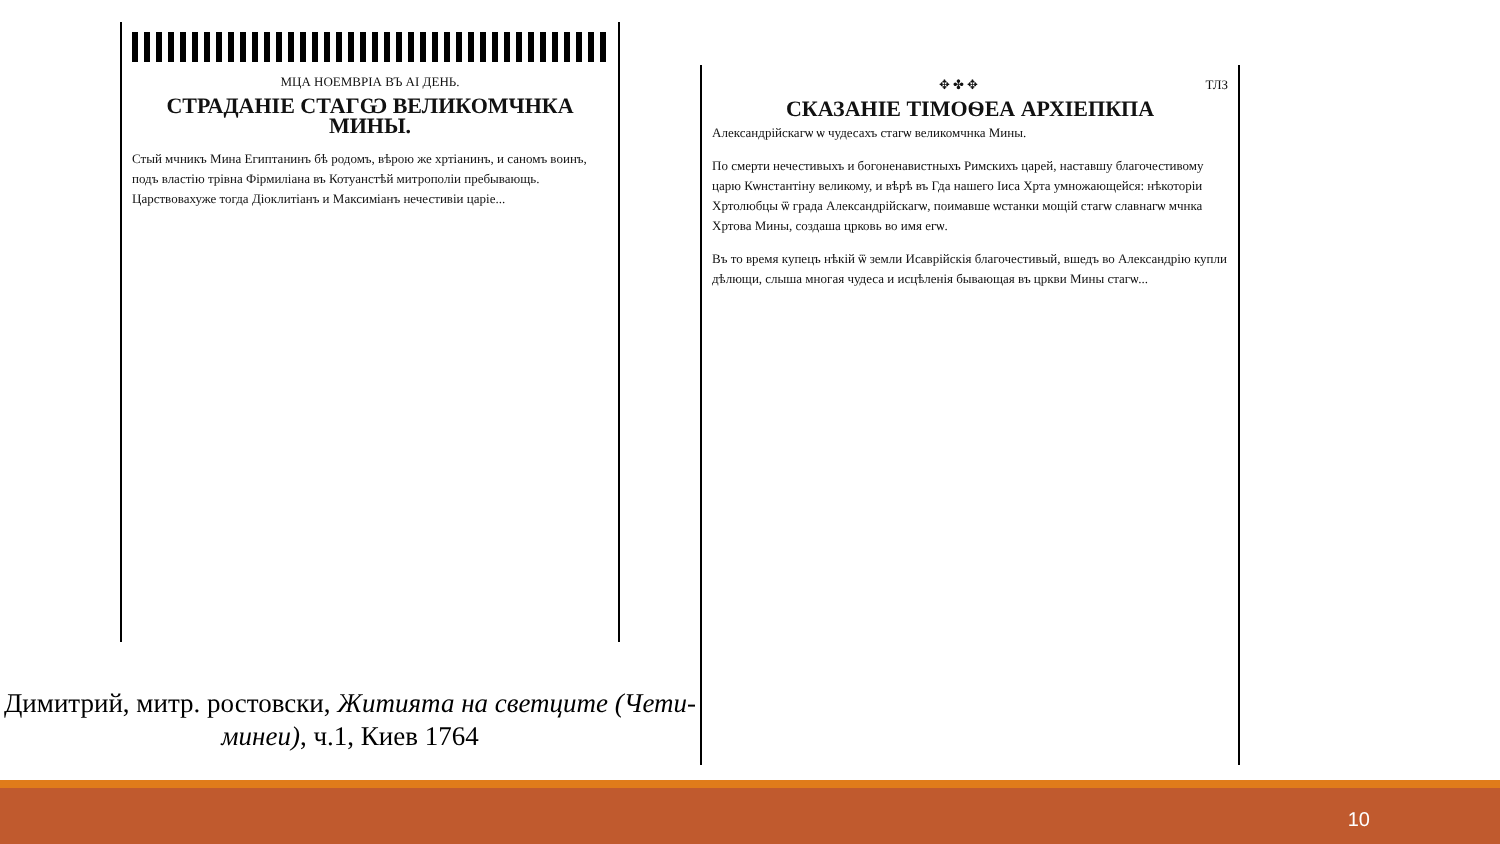МЦА НОЕМВРІА ВЪ АІ ДЕНЬ.
СТРАДАНІЕ СТАГѠ ВЕЛИКОМЧНКА МИНЫ.
Стый мчникъ Мина Египтанинъ бѣ родомъ, вѣрою же хртіанинъ, и саномъ воинъ, подъ властію трівна Фірмиліана въ Котуанстѣй митрополіи пребывающь. Царствовахуже тогда Діоклитіанъ и Максиміанъ нечестивіи царіе...
Димитрий, митр. ростовски, Житията на светците (Чети-минеи), ч.1, Киев 1764
✥ ✤ ✥ ТЛЗ
СКАЗАНІЕ ТІМОѲЕА АРХІЕПКПА
Александрійскагѡ ѡ чудесахъ стагѡ великомчнка Мины.
По смерти нечестивыхъ и богоненавистныхъ Римскихъ царей, наставшу благочестивому царю Кѡнстантіну великому, и вѣрѣ въ Гда нашего Іиса Хрта умножающейся: нѣкоторіи Хртолюбцы ѿ града Александрійскагѡ, поимавше ѡстанки мощій стагѡ славнагѡ мчнка Хртова Мины, создаша црковь во имя егѡ.
Въ то время купецъ нѣкій ѿ земли Исаврійскія благочестивый, вшедъ во Александрію купли дѣлющи, слыша многая чудеса и исцѣленія бывающая въ цркви Мины стагѡ...
10